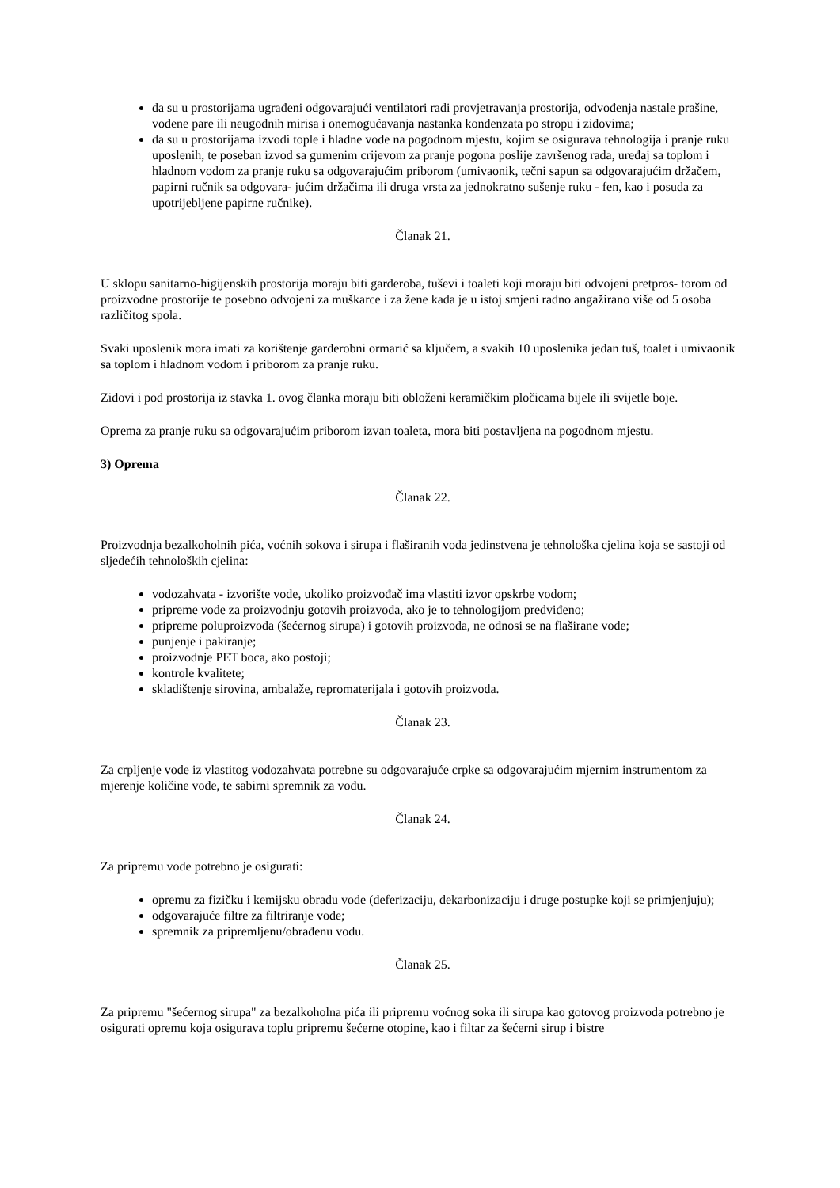da su u prostorijama ugrađeni odgovarajući ventilatori radi provjetravanja prostorija, odvođenja nastale prašine, vodene pare ili neugodnih mirisa i onemogućavanja nastanka kondenzata po stropu i zidovima;
da su u prostorijama izvodi tople i hladne vode na pogodnom mjestu, kojim se osigurava tehnologija i pranje ruku uposlenih, te poseban izvod sa gumenim crijevom za pranje pogona poslije završenog rada, uređaj sa toplom i hladnom vodom za pranje ruku sa odgovarajućim priborom (umivaonik, tečni sapun sa odgovarajućim držačem, papirni ručnik sa odgovara- jućim držačima ili druga vrsta za jednokratno sušenje ruku - fen, kao i posuda za upotrijebljene papirne ručnike).
Članak 21.
U sklopu sanitarno-higijenskih prostorija moraju biti garderoba, tuševi i toaleti koji moraju biti odvojeni pretpros- torom od proizvodne prostorije te posebno odvojeni za muškarce i za žene kada je u istoj smjeni radno angažirano više od 5 osoba različitog spola.
Svaki uposlenik mora imati za korištenje garderobni ormarić sa ključem, a svakih 10 uposlenika jedan tuš, toalet i umivaonik sa toplom i hladnom vodom i priborom za pranje ruku.
Zidovi i pod prostorija iz stavka 1. ovog članka moraju biti obloženi keramičkim pločicama bijele ili svijetle boje.
Oprema za pranje ruku sa odgovarajućim priborom izvan toaleta, mora biti postavljena na pogodnom mjestu.
3) Oprema
Članak 22.
Proizvodnja bezalkoholnih pića, voćnih sokova i sirupa i flaširanih voda jedinstvena je tehnološka cjelina koja se sastoji od sljedećih tehnoloških cjelina:
vodozahvata - izvorište vode, ukoliko proizvođač ima vlastiti izvor opskrbe vodom;
pripreme vode za proizvodnju gotovih proizvoda, ako je to tehnologijom predviđeno;
pripreme poluproizvoda (šećernog sirupa) i gotovih proizvoda, ne odnosi se na flaširane vode;
punjenje i pakiranje;
proizvodnje PET boca, ako postoji;
kontrole kvalitete;
skladištenje sirovina, ambalaže, repromaterijala i gotovih proizvoda.
Članak 23.
Za crpljenje vode iz vlastitog vodozahvata potrebne su odgovarajuće crpke sa odgovarajućim mjernim instrumentom za mjerenje količine vode, te sabirni spremnik za vodu.
Članak 24.
Za pripremu vode potrebno je osigurati:
opremu za fizičku i kemijsku obradu vode (deferizaciju, dekarbonizaciju i druge postupke koji se primjenjuju);
odgovarajuće filtre za filtriranje vode;
spremnik za pripremljenu/obrađenu vodu.
Članak 25.
Za pripremu "šećernog sirupa" za bezalkoholna pića ili pripremu voćnog soka ili sirupa kao gotovog proizvoda potrebno je osigurati opremu koja osigurava toplu pripremu šećerne otopine, kao i filtar za šećerni sirup i bistre